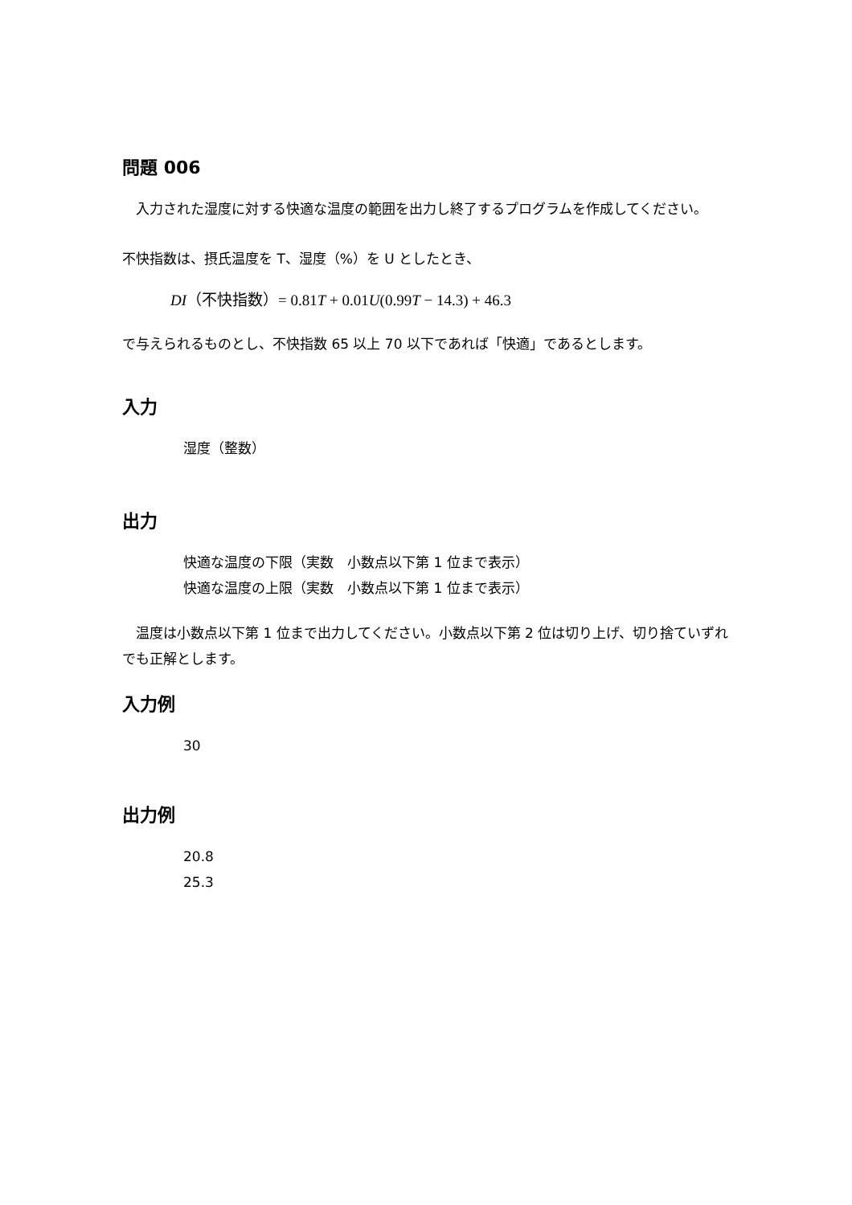問題 006
　入力された湿度に対する快適な温度の範囲を出力し終了するプログラムを作成してください。
不快指数は、摂氏温度を T、湿度（%）を U としたとき、
DI（不快指数）= 0.81T + 0.01U(0.99T − 14.3) + 46.3
で与えられるものとし、不快指数 65 以上 70 以下であれば「快適」であるとします。
入力
湿度（整数）
出力
快適な温度の下限（実数　小数点以下第 1 位まで表示）
快適な温度の上限（実数　小数点以下第 1 位まで表示）
　温度は小数点以下第 1 位まで出力してください。小数点以下第 2 位は切り上げ、切り捨ていずれでも正解とします。
入力例
30
出力例
20.8
25.3